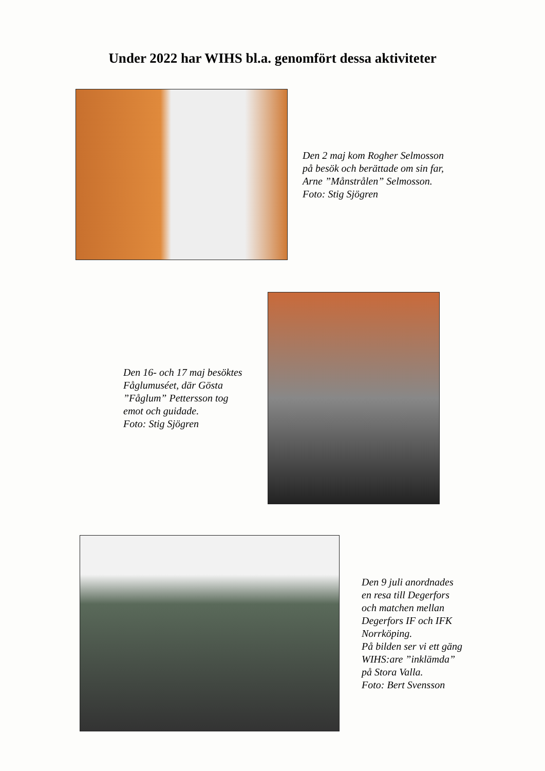Under 2022 har WIHS bl.a. genomfört dessa aktiviteter
Den 2 maj kom Rogher Selmosson
på besök och berättade om sin far,
Arne ”Månstrålen” Selmosson.
Foto: Stig Sjögren
Den 16- och 17 maj besöktes
Fåglumuséet, där Gösta
”Fåglum” Pettersson tog
emot och guidade.
Foto: Stig Sjögren
Den 9 juli anordnades
en resa till Degerfors
och matchen mellan
Degerfors IF och IFK
Norrköping.
På bilden ser vi ett gäng
WIHS:are ”inklämda”
på Stora Valla.
Foto: Bert Svensson